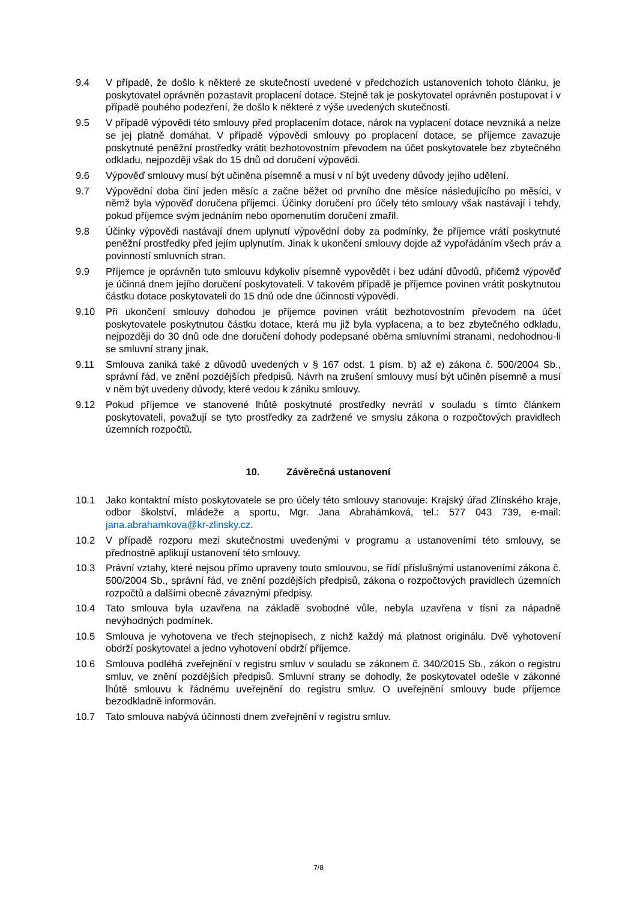9.4 V případě, že došlo k některé ze skutečností uvedené v předchozích ustanoveních tohoto článku, je poskytovatel oprávněn pozastavit proplacení dotace. Stejně tak je poskytovatel oprávněn postupovat i v případě pouhého podezření, že došlo k některé z výše uvedených skutečností.
9.5 V případě výpovědi této smlouvy před proplacením dotace, nárok na vyplacení dotace nevzniká a nelze se jej platně domáhat. V případě výpovědi smlouvy po proplacení dotace, se příjemce zavazuje poskytnuté peněžní prostředky vrátit bezhotovostním převodem na účet poskytovatele bez zbytečného odkladu, nejpozději však do 15 dnů od doručení výpovědi.
9.6 Výpověď smlouvy musí být učiněna písemně a musí v ní být uvedeny důvody jejího udělení.
9.7 Výpovědní doba činí jeden měsíc a začne běžet od prvního dne měsíce následujícího po měsíci, v němž byla výpověď doručena příjemci. Účinky doručení pro účely této smlouvy však nastávají i tehdy, pokud příjemce svým jednáním nebo opomenutím doručení zmařil.
9.8 Účinky výpovědi nastávají dnem uplynutí výpovědní doby za podmínky, že příjemce vrátí poskytnuté peněžní prostředky před jejím uplynutím. Jinak k ukončení smlouvy dojde až vypořádáním všech práv a povinností smluvních stran.
9.9 Příjemce je oprávněn tuto smlouvu kdykoliv písemně vypovědět i bez udání důvodů, přičemž výpověď je účinná dnem jejího doručení poskytovateli. V takovém případě je příjemce povinen vrátit poskytnutou částku dotace poskytovateli do 15 dnů ode dne účinnosti výpovědi.
9.10 Při ukončení smlouvy dohodou je příjemce povinen vrátit bezhotovostním převodem na účet poskytovatele poskytnutou částku dotace, která mu již byla vyplacena, a to bez zbytečného odkladu, nejpozději do 30 dnů ode dne doručení dohody podepsané oběma smluvními stranami, nedohodnou-li se smluvní strany jinak.
9.11 Smlouva zaniká také z důvodů uvedených v § 167 odst. 1 písm. b) až e) zákona č. 500/2004 Sb., správní řád, ve znění pozdějších předpisů. Návrh na zrušení smlouvy musí být učiněn písemně a musí v něm být uvedeny důvody, které vedou k zániku smlouvy.
9.12 Pokud příjemce ve stanovené lhůtě poskytnuté prostředky nevrátí v souladu s tímto článkem poskytovateli, považují se tyto prostředky za zadržené ve smyslu zákona o rozpočtových pravidlech územních rozpočtů.
10. Závěrečná ustanovení
10.1 Jako kontaktní místo poskytovatele se pro účely této smlouvy stanovuje: Krajský úřad Zlínského kraje, odbor školství, mládeže a sportu, Mgr. Jana Abrahámková, tel.: 577 043 739, e-mail: jana.abrahamkova@kr-zlinsky.cz.
10.2 V případě rozporu mezi skutečnostmi uvedenými v programu a ustanoveními této smlouvy, se přednostně aplikují ustanovení této smlouvy.
10.3 Právní vztahy, které nejsou přímo upraveny touto smlouvou, se řídí příslušnými ustanoveními zákona č. 500/2004 Sb., správní řád, ve znění pozdějších předpisů, zákona o rozpočtových pravidlech územních rozpočtů a dalšími obecně závaznými předpisy.
10.4 Tato smlouva byla uzavřena na základě svobodné vůle, nebyla uzavřena v tísni za nápadně nevýhodných podmínek.
10.5 Smlouva je vyhotovena ve třech stejnopisech, z nichž každý má platnost originálu. Dvě vyhotovení obdrží poskytovatel a jedno vyhotovení obdrží příjemce.
10.6 Smlouva podléhá zveřejnění v registru smluv v souladu se zákonem č. 340/2015 Sb., zákon o registru smluv, ve znění pozdějších předpisů. Smluvní strany se dohodly, že poskytovatel odešle v zákonné lhůtě smlouvu k řádnému uveřejnění do registru smluv. O uveřejnění smlouvy bude příjemce bezodkladně informován.
10.7 Tato smlouva nabývá účinnosti dnem zveřejnění v registru smluv.
7/8